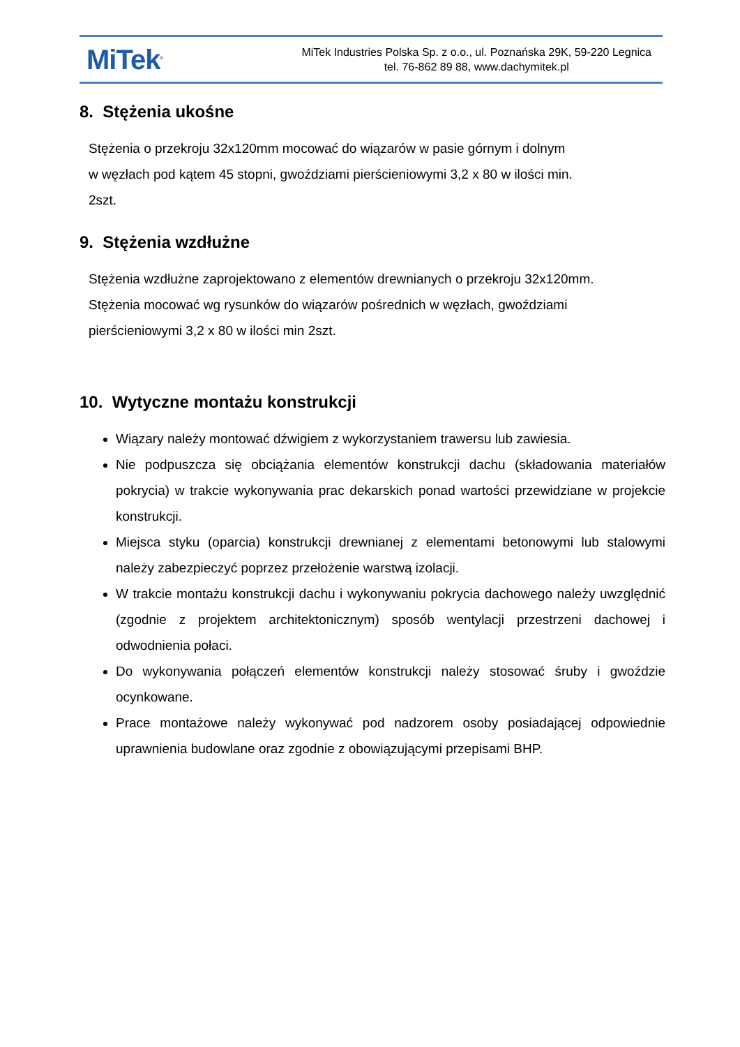MiTek<sup>®</sup>
MiTek Industries Polska Sp. z o.o., ul. Poznańska 29K, 59-220 Legnica
tel. 76-862 89 88, www.dachymitek.pl
8. Stężenia ukośne
Stężenia o przekroju 32x120mm mocować do wiązarów w pasie górnym i dolnym
w węzłach pod kątem 45 stopni, gwoździami pierścieniowymi 3,2 x 80 w ilości min.
2szt.
9. Stężenia wzdłużne
Stężenia wzdłużne zaprojektowano z elementów drewnianych o przekroju 32x120mm.
Stężenia mocować wg rysunków do wiązarów pośrednich w węzłach, gwoździami
pierścieniowymi 3,2 x 80 w ilości min 2szt.
10. Wytyczne montażu konstrukcji
Wiązary należy montować dźwigiem z wykorzystaniem trawersu lub zawiesia.
Nie podpuszcza się obciążania elementów konstrukcji dachu (składowania materiałów pokrycia) w trakcie wykonywania prac dekarskich ponad wartości przewidziane w projekcie konstrukcji.
Miejsca styku (oparcia) konstrukcji drewnianej z elementami betonowymi lub stalowymi należy zabezpieczyć poprzez przełożenie warstwą izolacji.
W trakcie montażu konstrukcji dachu i wykonywaniu pokrycia dachowego należy uwzględnić (zgodnie z projektem architektonicznym) sposób wentylacji przestrzeni dachowej i odwodnienia połaci.
Do wykonywania połączeń elementów konstrukcji należy stosować śruby i gwoździe ocynkowane.
Prace montażowe należy wykonywać pod nadzorem osoby posiadającej odpowiednie uprawnienia budowlane oraz zgodnie z obowiązującymi przepisami BHP.